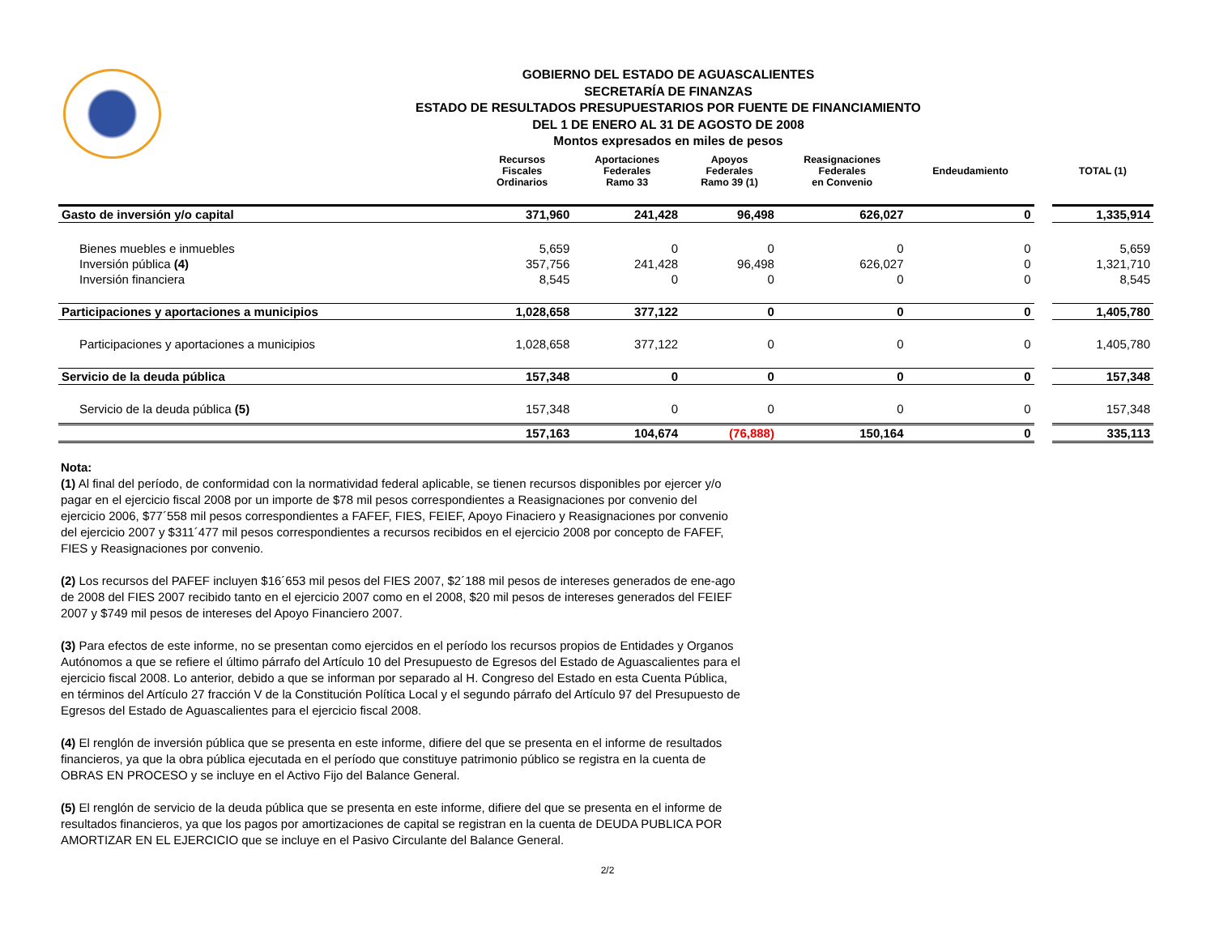GOBIERNO DEL ESTADO DE AGUASCALIENTES
SECRETARÍA DE FINANZAS
ESTADO DE RESULTADOS PRESUPUESTARIOS POR FUENTE DE FINANCIAMIENTO
DEL 1 DE ENERO AL 31 DE AGOSTO DE 2008
Montos expresados en miles de pesos
| | Recursos Fiscales Ordinarios | Aportaciones Federales Ramo 33 | Apoyos Federales Ramo 39 (1) | Reasignaciones Federales en Convenio | Endeudamiento | | TOTAL (1) |
| --- | --- | --- | --- | --- | --- | --- | --- |
| Gasto de inversión y/o capital | 371,960 | 241,428 | 96,498 | 626,027 | 0 | | 1,335,914 |
| Bienes muebles e inmuebles | 5,659 | 0 | 0 | 0 | 0 | | 5,659 |
| Inversión pública (4) | 357,756 | 241,428 | 96,498 | 626,027 | 0 | | 1,321,710 |
| Inversión financiera | 8,545 | 0 | 0 | 0 | 0 | | 8,545 |
| Participaciones y aportaciones a municipios | 1,028,658 | 377,122 | 0 | 0 | 0 | | 1,405,780 |
| Participaciones y aportaciones a municipios | 1,028,658 | 377,122 | 0 | 0 | 0 | | 1,405,780 |
| Servicio de la deuda pública | 157,348 | 0 | 0 | 0 | 0 | | 157,348 |
| Servicio de la deuda pública (5) | 157,348 | 0 | 0 | 0 | 0 | | 157,348 |
| | 157,163 | 104,674 | (76,888) | 150,164 | 0 | | 335,113 |
Nota:
(1) Al final del período, de conformidad con la normatividad federal aplicable, se tienen recursos disponibles por ejercer y/o pagar en el ejercicio fiscal 2008 por un importe de $78 mil pesos correspondientes a Reasignaciones por convenio del ejercicio 2006, $77´558 mil pesos correspondientes a FAFEF, FIES, FEIEF, Apoyo Finaciero y Reasignaciones por convenio del ejercicio 2007 y $311´477 mil pesos correspondientes a recursos recibidos en el ejercicio 2008 por concepto de FAFEF, FIES y Reasignaciones por convenio.
(2) Los recursos del PAFEF incluyen $16´653 mil pesos del FIES 2007, $2´188 mil pesos de intereses generados de ene-ago de 2008 del FIES 2007 recibido tanto en el ejercicio 2007 como en el 2008, $20 mil pesos de intereses generados del FEIEF 2007 y $749 mil pesos de intereses del Apoyo Financiero 2007.
(3) Para efectos de este informe, no se presentan como ejercidos en el período los recursos propios de Entidades y Organos Autónomos a que se refiere el último párrafo del Artículo 10 del Presupuesto de Egresos del Estado de Aguascalientes para el ejercicio fiscal 2008. Lo anterior, debido a que se informan por separado al H. Congreso del Estado en esta Cuenta Pública, en términos del Artículo 27 fracción V de la Constitución Política Local y el segundo párrafo del Artículo 97 del Presupuesto de Egresos del Estado de Aguascalientes para el ejercicio fiscal 2008.
(4) El renglón de inversión pública que se presenta en este informe, difiere del que se presenta en el informe de resultados financieros, ya que la obra pública ejecutada en el período que constituye patrimonio público se registra en la cuenta de OBRAS EN PROCESO y se incluye en el Activo Fijo del Balance General.
(5) El renglón de servicio de la deuda pública que se presenta en este informe, difiere del que se presenta en el informe de resultados financieros, ya que los pagos por amortizaciones de capital se registran en la cuenta de DEUDA PUBLICA POR AMORTIZAR EN EL EJERCICIO que se incluye en el Pasivo Circulante del Balance General.
2/2